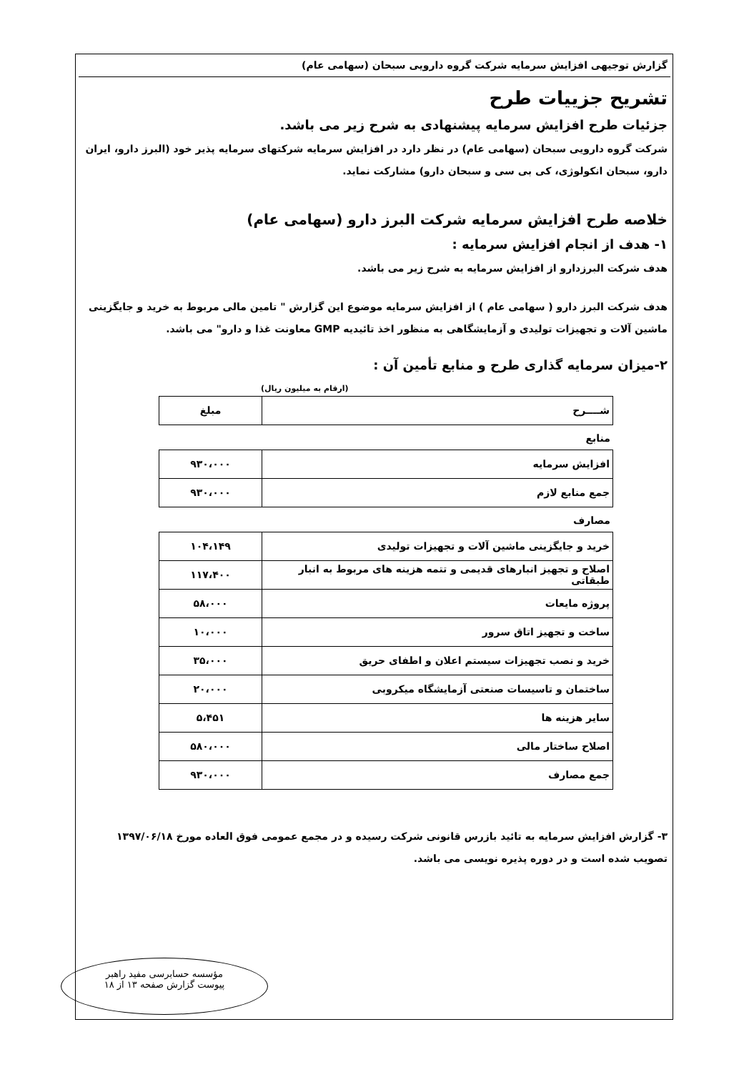گزارش توجیهی افزایش سرمایه شرکت گروه دارویی سبحان (سهامی عام)
تشریح جزییات طرح
جزئیات طرح افزایش سرمایه پیشنهادی به شرح زیر می باشد.
شرکت گروه دارویی سبحان (سهامی عام) در نظر دارد در افزایش سرمایه شرکتهای سرمایه پذیر خود (البرز دارو، ایران دارو، سبحان انکولوژی، کی بی سی و سبحان دارو) مشارکت نماید.
خلاصه طرح افزایش سرمایه شرکت البرز دارو (سهامی عام)
۱- هدف از انجام افزایش سرمایه :
هدف شرکت البرزدارو از افزایش سرمایه به شرح زیر می باشد.
هدف شرکت البرز دارو ( سهامی عام ) از افزایش سرمایه موضوع این گزارش " تامین مالی مربوط به خرید و جایگزینی ماشین آلات و تجهیزات تولیدی و آزمایشگاهی به منظور اخذ تائیدیه GMP معاونت غذا و دارو" می باشد.
۲-میزان سرمایه گذاری طرح و منابع تأمین آن :
(ارقام به میلیون ریال)
| شــــرح | مبلغ |
| --- | --- |
منابع
| افزایش سرمایه | ۹۳۰،۰۰۰ |
| جمع منابع لازم | ۹۳۰،۰۰۰ |
مصارف
| خرید و جایگزینی ماشین آلات و تجهیزات تولیدی | ۱۰۴،۱۴۹ |
| اصلاح و تجهیز انبارهای قدیمی و تتمه هزینه های مربوط به انبار طبقاتی | ۱۱۷،۴۰۰ |
| پروژه مایعات | ۵۸،۰۰۰ |
| ساخت و تجهیز اتاق سرور | ۱۰،۰۰۰ |
| خرید و نصب تجهیزات سیستم اعلان و اطفای حریق | ۳۵،۰۰۰ |
| ساختمان و تاسیسات صنعتی آزمایشگاه میکروبی | ۲۰،۰۰۰ |
| سایر هزینه ها | ۵،۴۵۱ |
| اصلاح ساختار مالی | ۵۸۰،۰۰۰ |
| جمع مصارف | ۹۳۰،۰۰۰ |
۳- گزارش افزایش سرمایه به تائید بازرس قانونی شرکت رسیده و در مجمع عمومی فوق العاده مورخ ۱۳۹۷/۰۶/۱۸ تصویب شده است و در دوره پذیره نویسی می باشد.
مؤسسه حسابرسی مفید راهبر
پیوست گزارش صفحه ۱۳ از ۱۸